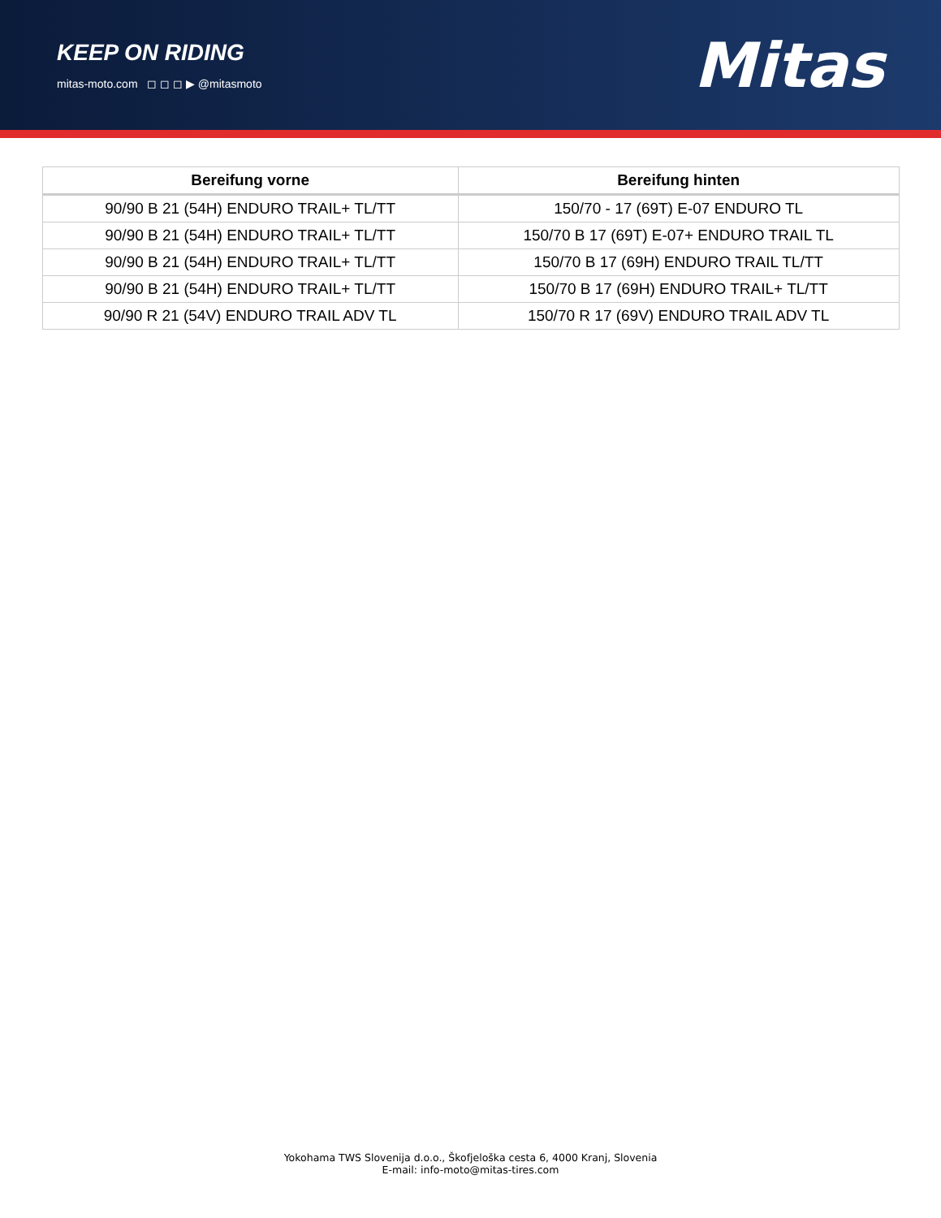KEEP ON RIDING
mitas-moto.com ◻ ◻ ◻ ▶ @mitasmoto
Mitas
| Bereifung vorne | Bereifung hinten |
| --- | --- |
| 90/90 B 21 (54H) ENDURO TRAIL+ TL/TT | 150/70 - 17 (69T) E-07 ENDURO TL |
| 90/90 B 21 (54H) ENDURO TRAIL+ TL/TT | 150/70 B 17 (69T) E-07+ ENDURO TRAIL TL |
| 90/90 B 21 (54H) ENDURO TRAIL+ TL/TT | 150/70 B 17 (69H) ENDURO TRAIL TL/TT |
| 90/90 B 21 (54H) ENDURO TRAIL+ TL/TT | 150/70 B 17 (69H) ENDURO TRAIL+ TL/TT |
| 90/90 R 21 (54V) ENDURO TRAIL ADV TL | 150/70 R 17 (69V) ENDURO TRAIL ADV TL |
Yokohama TWS Slovenija d.o.o., Škofjeloška cesta 6, 4000 Kranj, Slovenia
E-mail: info-moto@mitas-tires.com